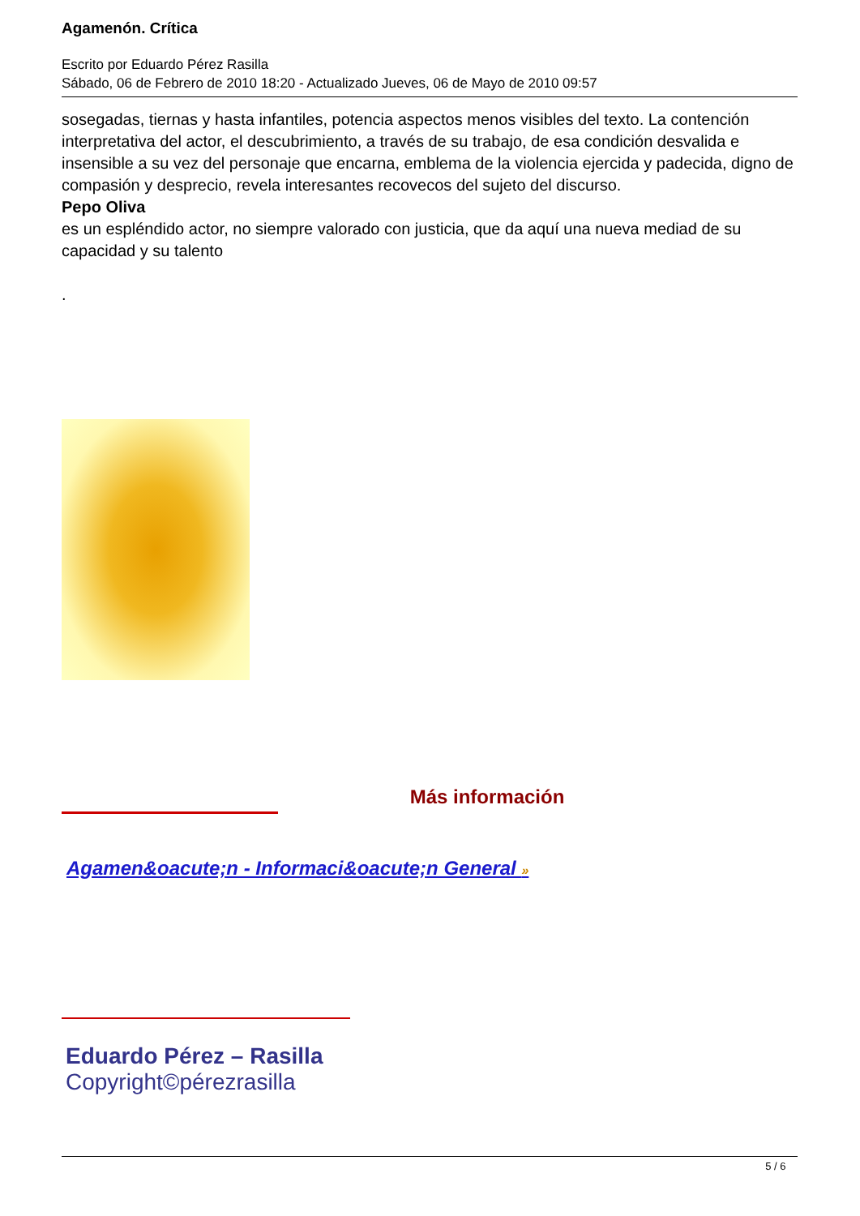Agamenón. Crítica
Escrito por Eduardo Pérez Rasilla
Sábado, 06 de Febrero de 2010 18:20 - Actualizado Jueves, 06 de Mayo de 2010 09:57
sosegadas, tiernas y hasta infantiles, potencia aspectos menos visibles del texto. La contención interpretativa del actor, el descubrimiento, a través de su trabajo, de esa condición desvalida e insensible a su vez del personaje que encarna, emblema de la violencia ejercida y padecida, digno de compasión y desprecio, revela interesantes recovecos del sujeto del discurso.
Pepo Oliva
es un espléndido actor, no siempre valorado con justicia, que da aquí una nueva mediad de su capacidad y su talento
.
Más información
Agamen&oacute;n - Informaci&oacute;n General »
Eduardo Pérez – Rasilla
Copyright©pérezrasilla
5 / 6